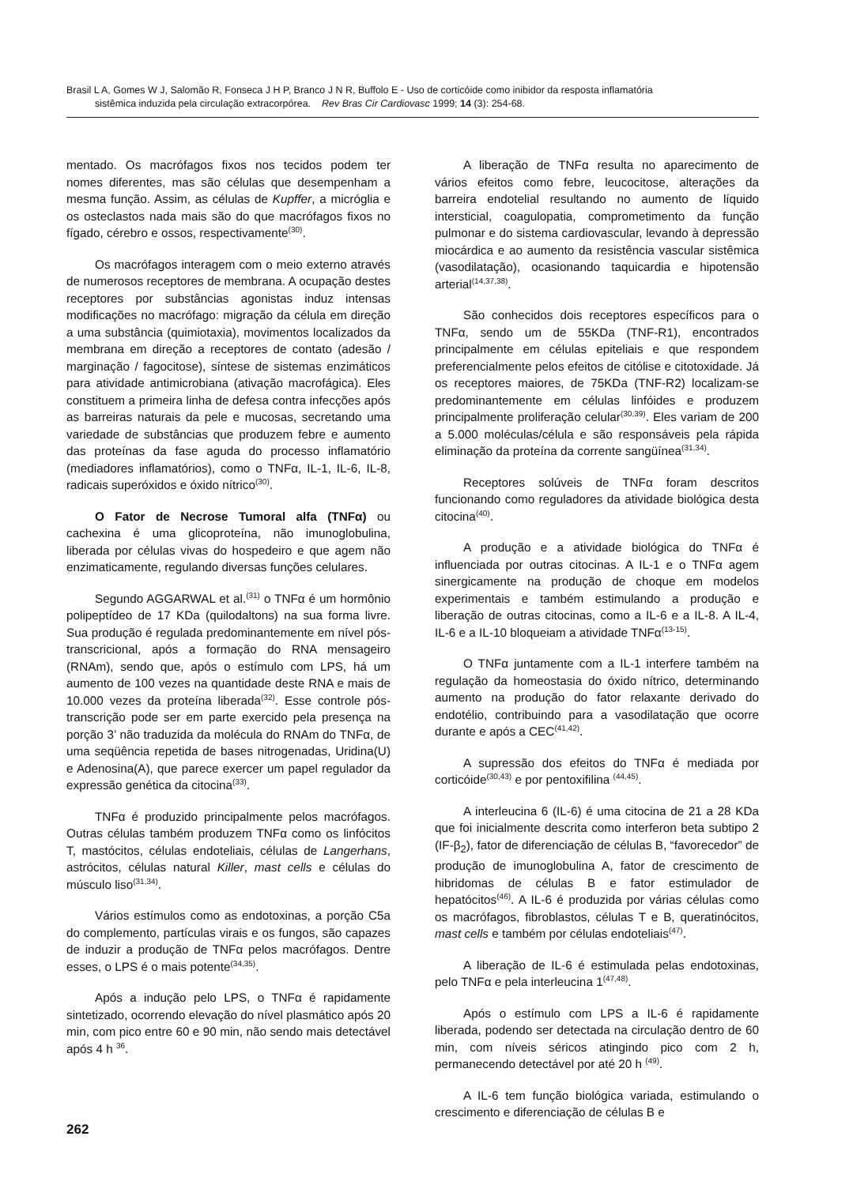Brasil L A, Gomes W J, Salomão R, Fonseca J H P, Branco J N R, Buffolo E - Uso de corticóide como inibidor da resposta inflamatória
sistêmica induzida pela circulação extracorpórea. Rev Bras Cir Cardiovasc 1999; 14 (3): 254-68.
mentado. Os macrófagos fixos nos tecidos podem ter nomes diferentes, mas são células que desempenham a mesma função. Assim, as células de Kupffer, a micróglia e os osteclastos nada mais são do que macrófagos fixos no fígado, cérebro e ossos, respectivamente<sup>(30)</sup>.
Os macrófagos interagem com o meio externo através de numerosos receptores de membrana. A ocupação destes receptores por substâncias agonistas induz intensas modificações no macrófago: migração da célula em direção a uma substância (quimiotaxia), movimentos localizados da membrana em direção a receptores de contato (adesão / marginação / fagocitose), síntese de sistemas enzimáticos para atividade antimicrobiana (ativação macrofágica). Eles constituem a primeira linha de defesa contra infecções após as barreiras naturais da pele e mucosas, secretando uma variedade de substâncias que produzem febre e aumento das proteínas da fase aguda do processo inflamatório (mediadores inflamatórios), como o TNFα, IL-1, IL-6, IL-8, radicais superóxidos e óxido nítrico<sup>(30)</sup>.
O Fator de Necrose Tumoral alfa (TNFα) ou cachexina é uma glicoproteína, não imunoglobulina, liberada por células vivas do hospedeiro e que agem não enzimaticamente, regulando diversas funções celulares.
Segundo AGGARWAL et al.<sup>(31)</sup> o TNFα é um hormônio polipeptídeo de 17 KDa (quilodaltons) na sua forma livre. Sua produção é regulada predominantemente em nível pós-transcricional, após a formação do RNA mensageiro (RNAm), sendo que, após o estímulo com LPS, há um aumento de 100 vezes na quantidade deste RNA e mais de 10.000 vezes da proteína liberada<sup>(32)</sup>. Esse controle pós-transcrição pode ser em parte exercido pela presença na porção 3’ não traduzida da molécula do RNAm do TNFα, de uma seqüência repetida de bases nitrogenadas, Uridina(U) e Adenosina(A), que parece exercer um papel regulador da expressão genética da citocina<sup>(33)</sup>.
TNFα é produzido principalmente pelos macrófagos. Outras células também produzem TNFα como os linfócitos T, mastócitos, células endoteliais, células de Langerhans, astrócitos, células natural Killer, mast cells e células do músculo liso<sup>(31,34)</sup>.
Vários estímulos como as endotoxinas, a porção C5a do complemento, partículas virais e os fungos, são capazes de induzir a produção de TNFα pelos macrófagos. Dentre esses, o LPS é o mais potente<sup>(34,35)</sup>.
Após a indução pelo LPS, o TNFα é rapidamente sintetizado, ocorrendo elevação do nível plasmático após 20 min, com pico entre 60 e 90 min, não sendo mais detectável após 4 h <sup>36</sup>.
A liberação de TNFα resulta no aparecimento de vários efeitos como febre, leucocitose, alterações da barreira endotelial resultando no aumento de líquido intersticial, coagulopatia, comprometimento da função pulmonar e do sistema cardiovascular, levando à depressão miocárdica e ao aumento da resistência vascular sistêmica (vasodilatação), ocasionando taquicardia e hipotensão arterial<sup>(14,37,38)</sup>.
São conhecidos dois receptores específicos para o TNFα, sendo um de 55KDa (TNF-R1), encontrados principalmente em células epiteliais e que respondem preferencialmente pelos efeitos de citólise e citotoxidade. Já os receptores maiores, de 75KDa (TNF-R2) localizam-se predominantemente em células linfóides e produzem principalmente proliferação celular<sup>(30,39)</sup>. Eles variam de 200 a 5.000 moléculas/célula e são responsáveis pela rápida eliminação da proteína da corrente sangüínea<sup>(31,34)</sup>.
Receptores solúveis de TNFα foram descritos funcionando como reguladores da atividade biológica desta citocina<sup>(40)</sup>.
A produção e a atividade biológica do TNFα é influenciada por outras citocinas. A IL-1 e o TNFα agem sinergicamente na produção de choque em modelos experimentais e também estimulando a produção e liberação de outras citocinas, como a IL-6 e a IL-8. A IL-4, IL-6 e a IL-10 bloqueiam a atividade TNFα<sup>(13-15)</sup>.
O TNFα juntamente com a IL-1 interfere também na regulação da homeostasia do óxido nítrico, determinando aumento na produção do fator relaxante derivado do endotélio, contribuindo para a vasodilatação que ocorre durante e após a CEC<sup>(41,42)</sup>.
A supressão dos efeitos do TNFα é mediada por corticóide<sup>(30,43)</sup> e por pentoxifilina <sup>(44,45)</sup>.
A interleucina 6 (IL-6) é uma citocina de 21 a 28 KDa que foi inicialmente descrita como interferon beta subtipo 2 (IF-β<sub>2</sub>), fator de diferenciação de células B, “favorecedor” de produção de imunoglobulina A, fator de crescimento de hibridomas de células B e fator estimulador de hepatócitos<sup>(46)</sup>. A IL-6 é produzida por várias células como os macrófagos, fibroblastos, células T e B, queratinócitos, mast cells e também por células endoteliais<sup>(47)</sup>.
A liberação de IL-6 é estimulada pelas endotoxinas, pelo TNFα e pela interleucina 1<sup>(47,48)</sup>.
Após o estímulo com LPS a IL-6 é rapidamente liberada, podendo ser detectada na circulação dentro de 60 min, com níveis séricos atingindo pico com 2 h, permanecendo detectável por até 20 h <sup>(49)</sup>.
A IL-6 tem função biológica variada, estimulando o crescimento e diferenciação de células B e
262